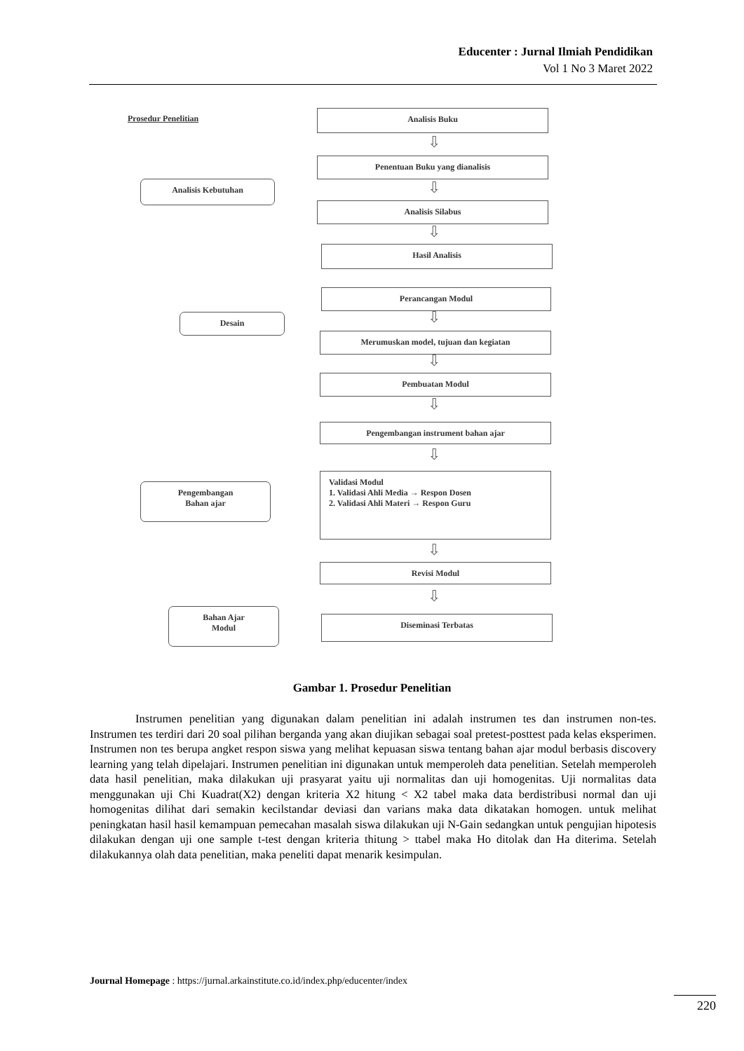Educenter : Jurnal Ilmiah Pendidikan
Vol 1 No 3 Maret 2022
Prosedur Penelitian
Analisis Buku
⇩
Penentuan Buku yang dianalisis
Analisis Kebutuhan ⇩
Analisis Silabus
⇩
Hasil Analisis
Perancangan Modul
Desain ⇩
Merumuskan model, tujuan dan kegiatan
⇩
Pembuatan Modul
⇩
Pengembangan instrument bahan ajar
⇩
Validasi Modul
1. Validasi Ahli Media → Respon Dosen
2. Validasi Ahli Materi → Respon Guru
Pengembangan
Bahan ajar
⇩
Revisi Modul
⇩
Diseminasi Terbatas
Bahan Ajar
Modul
Gambar 1. Prosedur Penelitian
Instrumen penelitian yang digunakan dalam penelitian ini adalah instrumen tes dan instrumen non-tes. Instrumen tes terdiri dari 20 soal pilihan berganda yang akan diujikan sebagai soal pretest-posttest pada kelas eksperimen. Instrumen non tes berupa angket respon siswa yang melihat kepuasan siswa tentang bahan ajar modul berbasis discovery learning yang telah dipelajari. Instrumen penelitian ini digunakan untuk memperoleh data penelitian. Setelah memperoleh data hasil penelitian, maka dilakukan uji prasyarat yaitu uji normalitas dan uji homogenitas. Uji normalitas data menggunakan uji Chi Kuadrat(X2) dengan kriteria X2 hitung < X2 tabel maka data berdistribusi normal dan uji homogenitas dilihat dari semakin kecilstandar deviasi dan varians maka data dikatakan homogen. untuk melihat peningkatan hasil hasil kemampuan pemecahan masalah siswa dilakukan uji N-Gain sedangkan untuk pengujian hipotesis dilakukan dengan uji one sample t-test dengan kriteria thitung > ttabel maka Ho ditolak dan Ha diterima. Setelah dilakukannya olah data penelitian, maka peneliti dapat menarik kesimpulan.
Journal Homepage : https://jurnal.arkainstitute.co.id/index.php/educenter/index
220